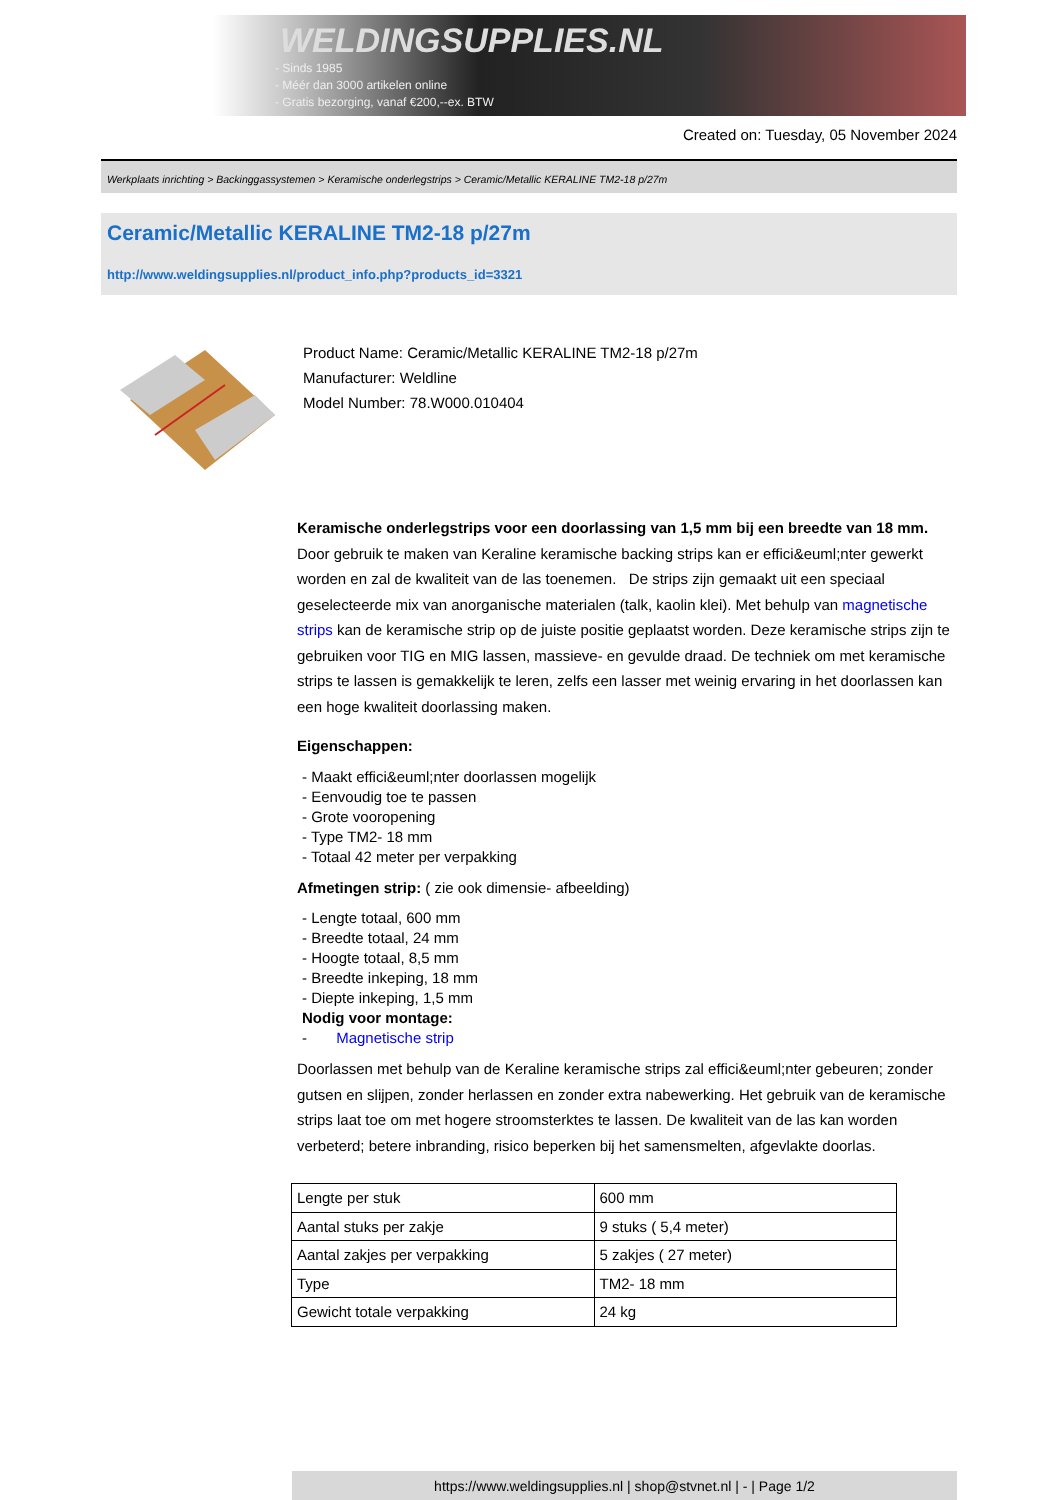WELDINGSUPPLIES.NL
- Sinds 1985
- Méér dan 3000 artikelen online
- Gratis bezorging, vanaf €200,--ex. BTW
Created on: Tuesday, 05 November 2024
Werkplaats inrichting > Backinggassystemen > Keramische onderlegstrips > Ceramic/Metallic KERALINE TM2-18 p/27m
Ceramic/Metallic KERALINE TM2-18 p/27m
http://www.weldingsupplies.nl/product_info.php?products_id=3321
Product Name: Ceramic/Metallic KERALINE TM2-18 p/27m
Manufacturer: Weldline
Model Number: 78.W000.010404
Keramische onderlegstrips voor een doorlassing van 1,5 mm bij een breedte van 18 mm. Door gebruik te maken van Keraline keramische backing strips kan er effici&euml;nter gewerkt worden en zal de kwaliteit van de las toenemen. De strips zijn gemaakt uit een speciaal geselecteerde mix van anorganische materialen (talk, kaolin klei). Met behulp van magnetische strips kan de keramische strip op de juiste positie geplaatst worden. Deze keramische strips zijn te gebruiken voor TIG en MIG lassen, massieve- en gevulde draad. De techniek om met keramische strips te lassen is gemakkelijk te leren, zelfs een lasser met weinig ervaring in het doorlassen kan een hoge kwaliteit doorlassing maken.
Eigenschappen:
- Maakt effici&euml;nter doorlassen mogelijk
- Eenvoudig toe te passen
- Grote vooropening
- Type TM2- 18 mm
- Totaal 42 meter per verpakking
Afmetingen strip: ( zie ook dimensie- afbeelding)
- Lengte totaal, 600 mm
- Breedte totaal, 24 mm
- Hoogte totaal, 8,5 mm
- Breedte inkeping, 18 mm
- Diepte inkeping, 1,5 mm
Nodig voor montage:
- Magnetische strip
Doorlassen met behulp van de Keraline keramische strips zal effici&euml;nter gebeuren; zonder gutsen en slijpen, zonder herlassen en zonder extra nabewerking. Het gebruik van de keramische strips laat toe om met hogere stroomsterktes te lassen. De kwaliteit van de las kan worden verbeterd; betere inbranding, risico beperken bij het samensmelten, afgevlakte doorlas.
| Lengte per stuk | 600 mm |
| Aantal stuks per zakje | 9 stuks ( 5,4 meter) |
| Aantal zakjes per verpakking | 5 zakjes ( 27 meter) |
| Type | TM2- 18 mm |
| Gewicht totale verpakking | 24 kg |
https://www.weldingsupplies.nl | shop@stvnet.nl | - | Page 1/2